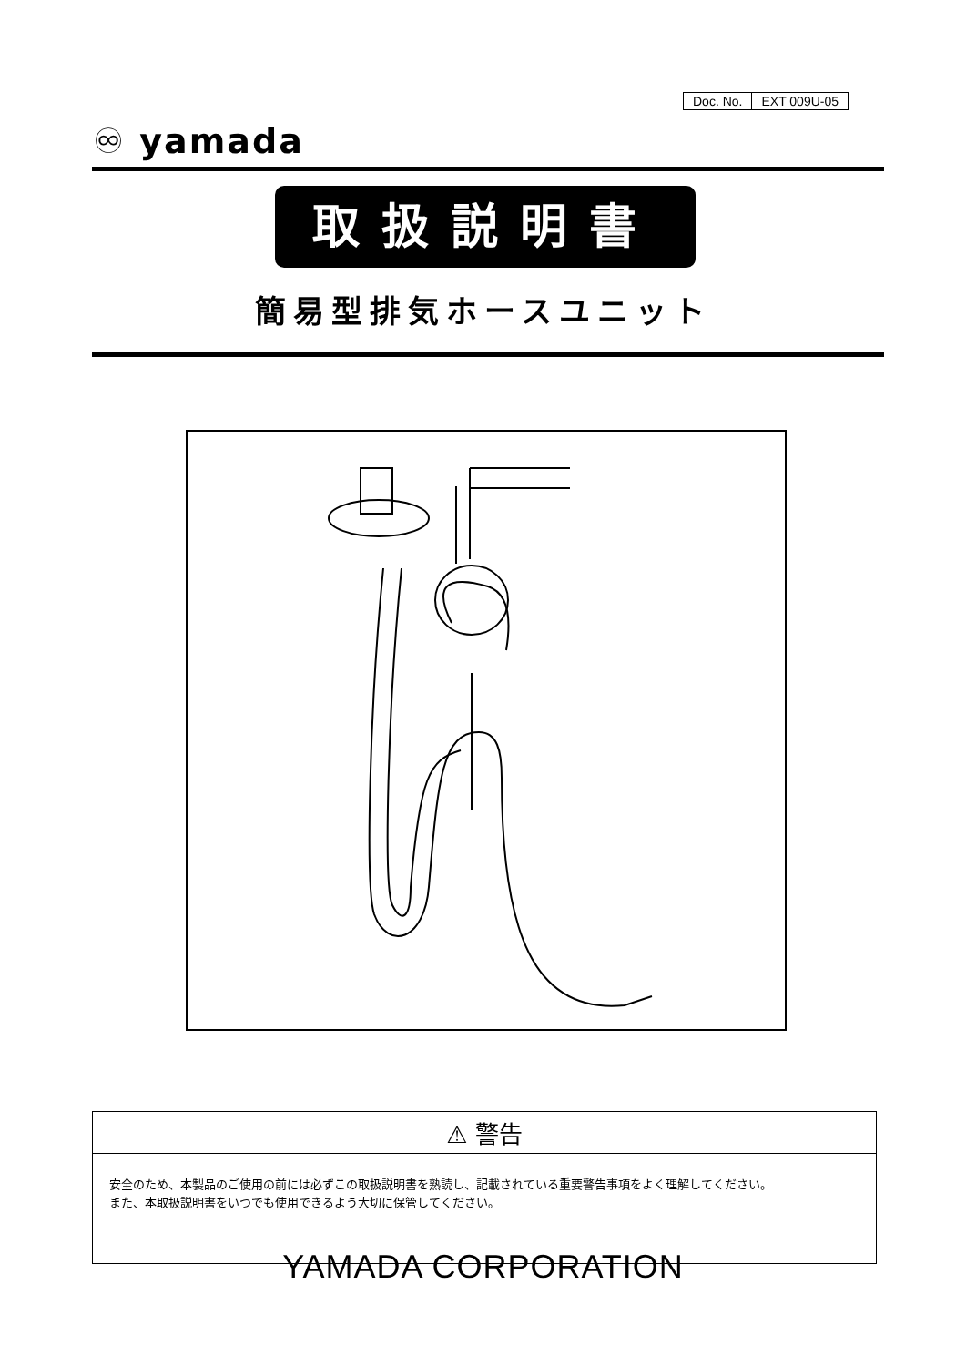| Doc. No. | EXT 009U-05 |
♾ yamada
取扱説明書
簡易型排気ホースユニット
⚠ 警告
安全のため、本製品のご使用の前には必ずこの取扱説明書を熟読し、記載されている重要警告事項をよく理解してください。
また、本取扱説明書をいつでも使用できるよう大切に保管してください。
YAMADA CORPORATION